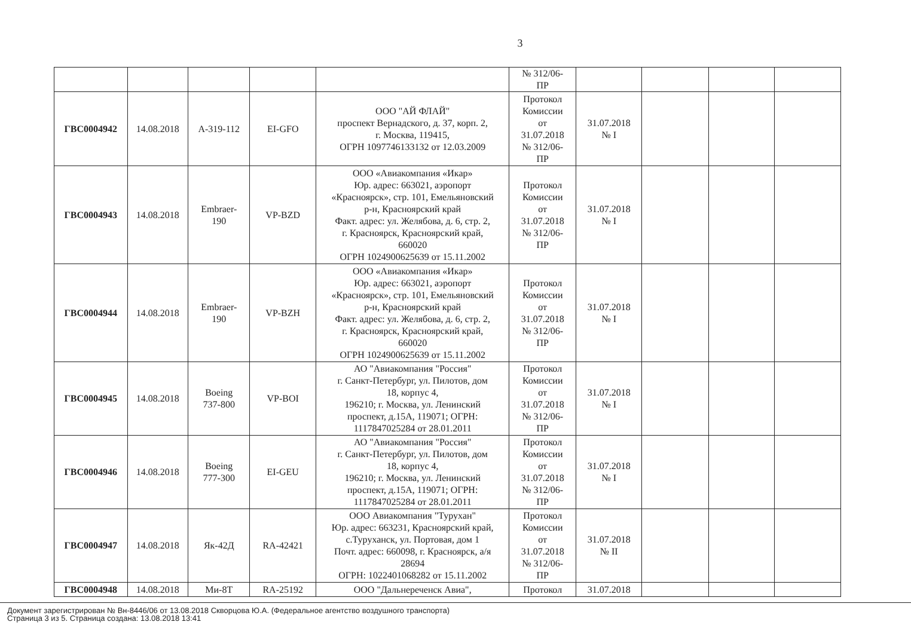3
| | | | | | № 312/06- ПР | | | | |
| ГВС0004942 | 14.08.2018 | А-319-112 | EI-GFO | ООО "АЙ ФЛАЙ" проспект Вернадского, д. 37, корп. 2, г. Москва, 119415, ОГРН 1097746133132 от 12.03.2009 | Протокол Комиссии от 31.07.2018 № 312/06- ПР | 31.07.2018 № I | | | |
| ГВС0004943 | 14.08.2018 | Embraer- 190 | VP-BZD | ООО «Авиакомпания «Икар» Юр. адрес: 663021, аэропорт «Красноярск», стр. 101, Емельяновский р-н, Красноярский край Факт. адрес: ул. Желябова, д. 6, стр. 2, г. Красноярск, Красноярский край, 660020 ОГРН 1024900625639 от 15.11.2002 | Протокол Комиссии от 31.07.2018 № 312/06- ПР | 31.07.2018 № I | | | |
| ГВС0004944 | 14.08.2018 | Embraer- 190 | VP-BZH | ООО «Авиакомпания «Икар» Юр. адрес: 663021, аэропорт «Красноярск», стр. 101, Емельяновский р-н, Красноярский край Факт. адрес: ул. Желябова, д. 6, стр. 2, г. Красноярск, Красноярский край, 660020 ОГРН 1024900625639 от 15.11.2002 | Протокол Комиссии от 31.07.2018 № 312/06- ПР | 31.07.2018 № I | | | |
| ГВС0004945 | 14.08.2018 | Boeing 737-800 | VP-BOI | АО "Авиакомпания "Россия" г. Санкт-Петербург, ул. Пилотов, дом 18, корпус 4, 196210; г. Москва, ул. Ленинский проспект, д.15А, 119071; ОГРН: 1117847025284 от 28.01.2011 | Протокол Комиссии от 31.07.2018 № 312/06- ПР | 31.07.2018 № I | | | |
| ГВС0004946 | 14.08.2018 | Boeing 777-300 | EI-GEU | АО "Авиакомпания "Россия" г. Санкт-Петербург, ул. Пилотов, дом 18, корпус 4, 196210; г. Москва, ул. Ленинский проспект, д.15А, 119071; ОГРН: 1117847025284 от 28.01.2011 | Протокол Комиссии от 31.07.2018 № 312/06- ПР | 31.07.2018 № I | | | |
| ГВС0004947 | 14.08.2018 | Як-42Д | RA-42421 | ООО Авиакомпания "Туруxан" Юр. адрес: 663231, Красноярский край, с.Туруханск, ул. Портовая, дом 1 Почт. адрес: 660098, г. Красноярск, а/я 28694 ОГРН: 1022401068282 от 15.11.2002 | Протокол Комиссии от 31.07.2018 № 312/06- ПР | 31.07.2018 № II | | | |
| ГВС0004948 | 14.08.2018 | Ми-8Т | RA-25192 | ООО "Дальнереченск Авиа", | Протокол | 31.07.2018 | | | |
Документ зарегистрирован № Вн-8446/06 от 13.08.2018 Скворцова Ю.А. (Федеральное агентство воздушного транспорта)
Страница 3 из 5. Страница создана: 13.08.2018 13:41